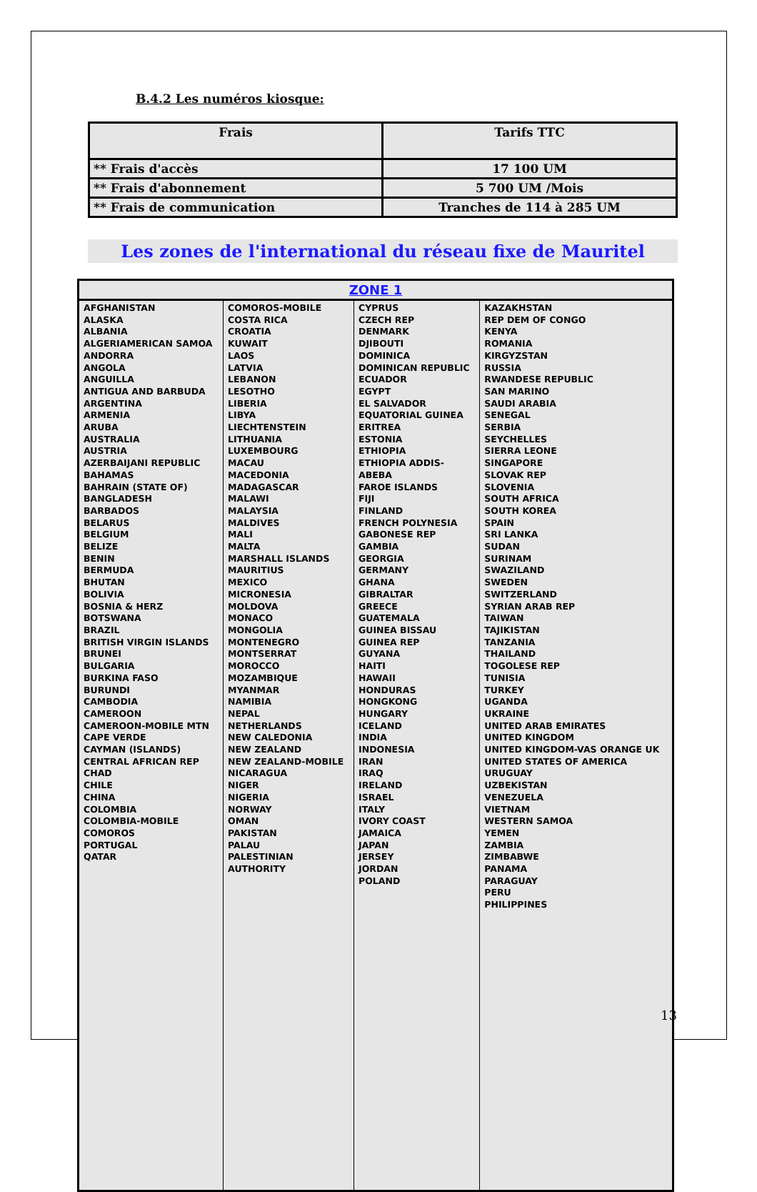B.4.2 Les numéros kiosque:
| Frais | Tarifs TTC |
| --- | --- |
| ** Frais d'accès | 17 100 UM |
| ** Frais d'abonnement | 5 700 UM /Mois |
| ** Frais de communication | Tranches de 114 à 285 UM |
Les zones de l'international du réseau fixe de Mauritel
| ZONE 1 | | | |
| --- | --- | --- | --- |
| AFGHANISTAN ALASKA ALBANIA ALGERIAMERICAN SAMOA ANDORRA ANGOLA ANGUILLA ANTIGUA AND BARBUDA ARGENTINA ARMENIA ARUBA AUSTRALIA AUSTRIA AZERBAIJANI REPUBLIC BAHAMAS BAHRAIN (STATE OF) BANGLADESH BARBADOS BELARUS BELGIUM BELIZE BENIN BERMUDA BHUTAN BOLIVIA BOSNIA & HERZ BOTSWANA BRAZIL BRITISH VIRGIN ISLANDS BRUNEI BULGARIA BURKINA FASO BURUNDI CAMBODIA CAMEROON CAMEROON-MOBILE MTN CAPE VERDE CAYMAN (ISLANDS) CENTRAL AFRICAN REP CHAD CHILE CHINA COLOMBIA COLOMBIA-MOBILE COMOROS PORTUGAL QATAR | COMOROS-MOBILE COSTA RICA CROATIA KUWAIT LAOS LATVIA LEBANON LESOTHO LIBERIA LIBYA LIECHTENSTEIN LITHUANIA LUXEMBOURG MACAU MACEDONIA MADAGASCAR MALAWI MALAYSIA MALDIVES MALI MALTA MARSHALL ISLANDS MAURITIUS MEXICO MICRONESIA MOLDOVA MONACO MONGOLIA MONTENEGRO MONTSERRAT MOROCCO MOZAMBIQUE MYANMAR NAMIBIA NEPAL NETHERLANDS NEW CALEDONIA NEW ZEALAND NEW ZEALAND-MOBILE NICARAGUA NIGER NIGERIA NORWAY OMAN PAKISTAN PALAU PALESTINIAN AUTHORITY | CYPRUS CZECH REP DENMARK DJIBOUTI DOMINICA DOMINICAN REPUBLIC ECUADOR EGYPT EL SALVADOR EQUATORIAL GUINEA ERITREA ESTONIA ETHIOPIA ETHIOPIA ADDIS- ABEBA FAROE ISLANDS FIJI FINLAND FRENCH POLYNESIA GABONESE REP GAMBIA GEORGIA GERMANY GHANA GIBRALTAR GREECE GUATEMALA GUINEA BISSAU GUINEA REP GUYANA HAITI HAWAII HONDURAS HONGKONG HUNGARY ICELAND INDIA INDONESIA IRAN IRAQ IRELAND ISRAEL ITALY IVORY COAST JAMAICA JAPAN JERSEY JORDAN POLAND | KAZAKHSTAN REP DEM OF CONGO KENYA ROMANIA KIRGYZSTAN RUSSIA RWANDESE REPUBLIC SAN MARINO SAUDI ARABIA SENEGAL SERBIA SEYCHELLES SIERRA LEONE SINGAPORE SLOVAK REP SLOVENIA SOUTH AFRICA SOUTH KOREA SPAIN SRI LANKA SUDAN SURINAM SWAZILAND SWEDEN SWITZERLAND SYRIAN ARAB REP TAIWAN TAJIKISTAN TANZANIA THAILAND TOGOLESE REP TUNISIA TURKEY UGANDA UKRAINE UNITED ARAB EMIRATES UNITED KINGDOM UNITED KINGDOM-VAS ORANGE UK UNITED STATES OF AMERICA URUGUAY UZBEKISTAN VENEZUELA VIETNAM WESTERN SAMOA YEMEN ZAMBIA ZIMBABWE PANAMA PARAGUAY PERU PHILIPPINES |
13